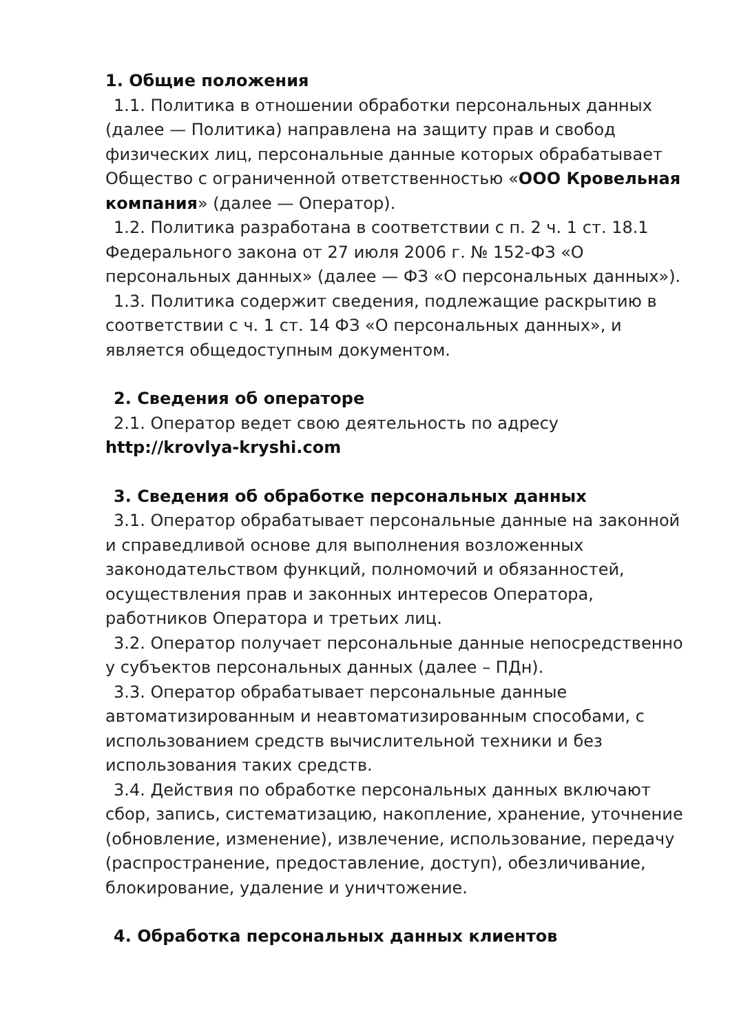1. Общие положения
1.1. Политика в отношении обработки персональных данных
(далее — Политика) направлена на защиту прав и свобод физических лиц, персональные данные которых обрабатывает Общество с ограниченной ответственностью «ООО Кровельная компания» (далее — Оператор).
1.2. Политика разработана в соответствии с п. 2 ч. 1 ст. 18.1
Федерального закона от 27 июля 2006 г. № 152-ФЗ «О персональных данных» (далее — ФЗ «О персональных данных»).
1.3. Политика содержит сведения, подлежащие раскрытию в
соответствии с ч. 1 ст. 14 ФЗ «О персональных данных», и является общедоступным документом.
2. Сведения об операторе
2.1. Оператор ведет свою деятельность по адресу
http://krovlya-kryshi.com
3. Сведения об обработке персональных данных
3.1. Оператор обрабатывает персональные данные на законной
и справедливой основе для выполнения возложенных законодательством функций, полномочий и обязанностей, осуществления прав и законных интересов Оператора, работников Оператора и третьих лиц.
3.2. Оператор получает персональные данные непосредственно
у субъектов персональных данных (далее – ПДн).
3.3. Оператор обрабатывает персональные данные
автоматизированным и неавтоматизированным способами, с использованием средств вычислительной техники и без использования таких средств.
3.4. Действия по обработке персональных данных включают
сбор, запись, систематизацию, накопление, хранение, уточнение (обновление, изменение), извлечение, использование, передачу (распространение, предоставление, доступ), обезличивание, блокирование, удаление и уничтожение.
4. Обработка персональных данных клиентов